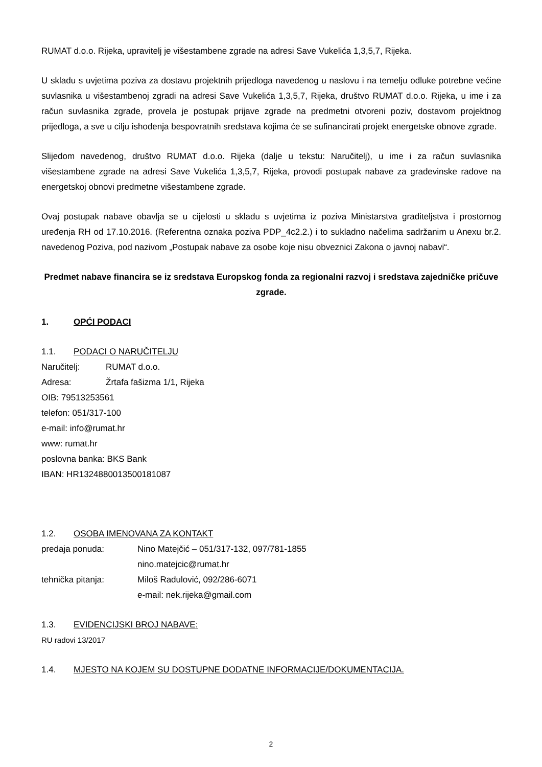RUMAT d.o.o. Rijeka, upravitelj je višestambene zgrade na adresi Save Vukelića 1,3,5,7, Rijeka.
U skladu s uvjetima poziva za dostavu projektnih prijedloga navedenog u naslovu i na temelju odluke potrebne većine suvlasnika u višestambenoj zgradi na adresi Save Vukelića 1,3,5,7, Rijeka, društvo RUMAT d.o.o. Rijeka, u ime i za račun suvlasnika zgrade, provela je postupak prijave zgrade na predmetni otvoreni poziv, dostavom projektnog prijedloga, a sve u cilju ishođenja bespovratnih sredstava kojima će se sufinancirati projekt energetske obnove zgrade.
Slijedom navedenog, društvo RUMAT d.o.o. Rijeka (dalje u tekstu: Naručitelj), u ime i za račun suvlasnika višestambene zgrade na adresi Save Vukelića 1,3,5,7, Rijeka, provodi postupak nabave za građevinske radove na energetskoj obnovi predmetne višestambene zgrade.
Ovaj postupak nabave obavlja se u cijelosti u skladu s uvjetima iz poziva Ministarstva graditeljstva i prostornog uređenja RH od 17.10.2016. (Referentna oznaka poziva PDP_4c2.2.) i to sukladno načelima sadržanim u Anexu br.2. navedenog Poziva, pod nazivom „Postupak nabave za osobe koje nisu obveznici Zakona o javnoj nabavi“.
Predmet nabave financira se iz sredstava Europskog fonda za regionalni razvoj i sredstava zajedničke pričuve zgrade.
1. OPĆI PODACI
1.1. PODACI O NARUČITELJU
Naručitelj: RUMAT d.o.o.
Adresa: Žrtafa fašizma 1/1, Rijeka
OIB: 79513253561
telefon: 051/317-100
e-mail: info@rumat.hr
www: rumat.hr
poslovna banka: BKS Bank
IBAN: HR1324880013500181087
1.2. OSOBA IMENOVANA ZA KONTAKT
predaja ponuda: Nino Matejčić – 051/317-132, 097/781-1855
nino.matejcic@rumat.hr
tehnička pitanja: Miloš Radulović, 092/286-6071
e-mail: nek.rijeka@gmail.com
1.3. EVIDENCIJSKI BROJ NABAVE:
RU radovi 13/2017
1.4. MJESTO NA KOJEM SU DOSTUPNE DODATNE INFORMACIJE/DOKUMENTACIJA.
2